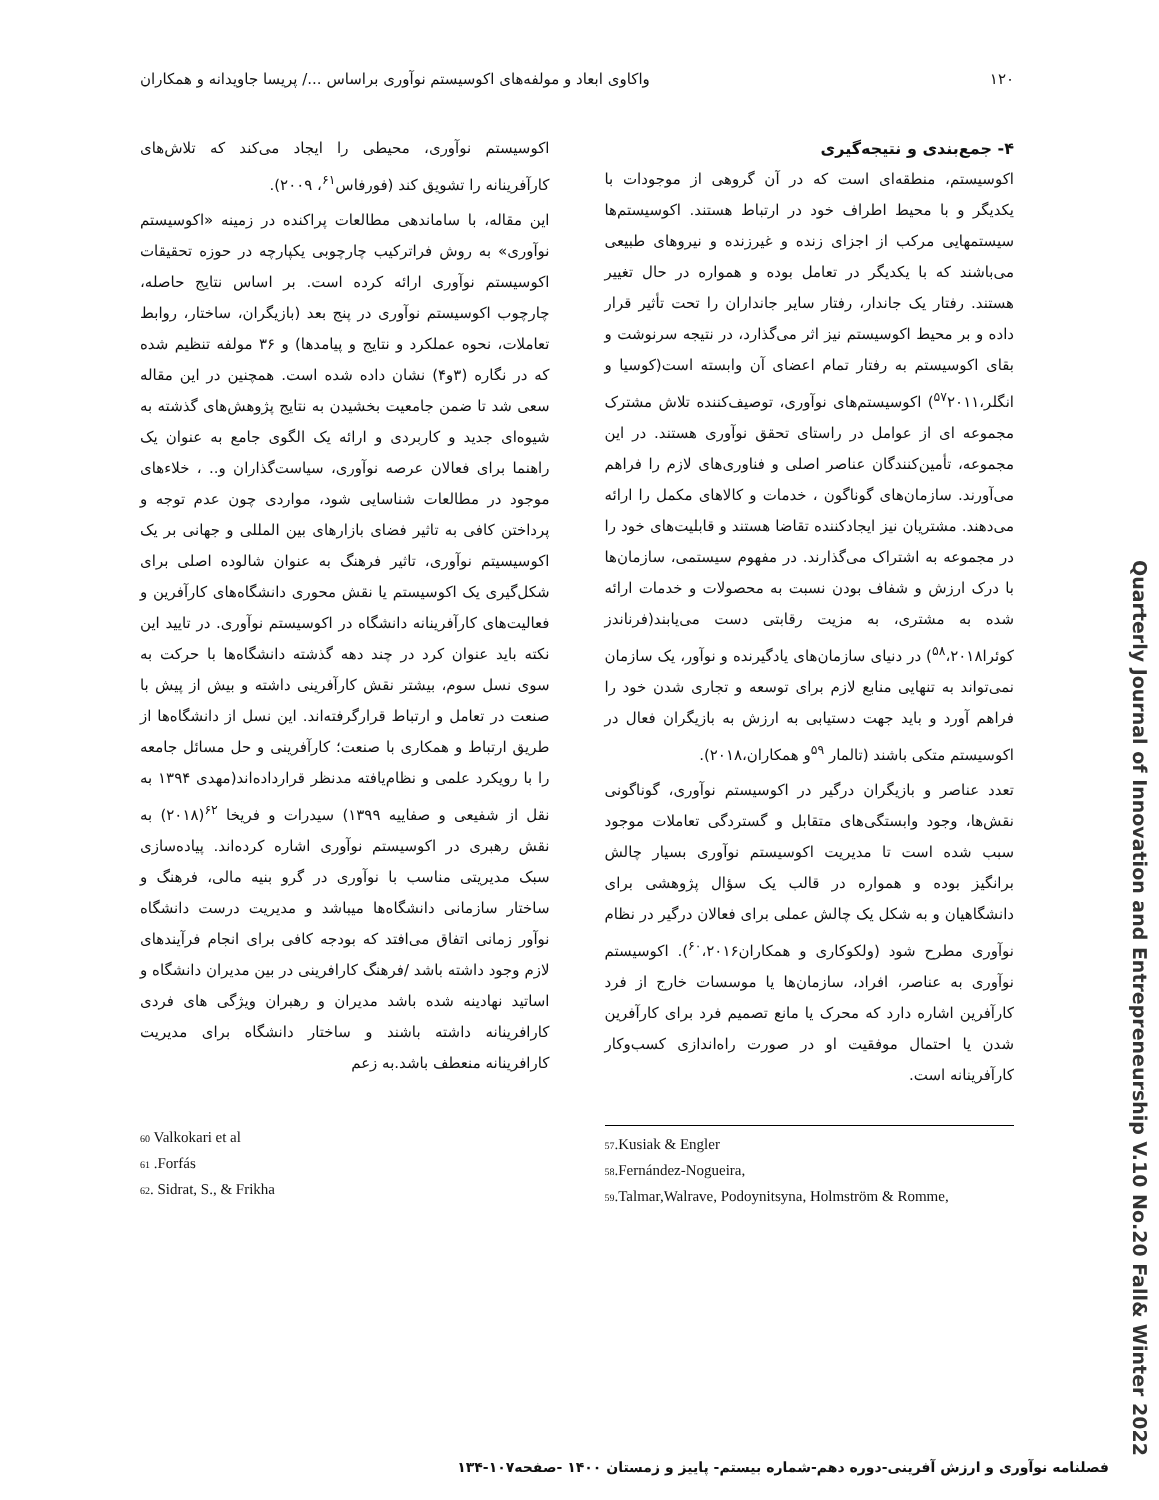۱۲۰ واکاوی ابعاد و مولفه‌های اکوسیستم نوآوری براساس .../ پریسا جاویدانه و همکاران
۴- جمع‌بندی و نتیجه‌گیری
اکوسیستم، منطقه‌ای است که در آن گروهی از موجودات با یکدیگر و با محیط اطراف خود در ارتباط هستند. اکوسیستم‌ها سیستمهایی مرکب از اجزای زنده و غیرزنده و نیروهای طبیعی می‌باشند که با یکدیگر در تعامل بوده و همواره در حال تغییر هستند. رفتار یک جاندار، رفتار سایر جانداران را تحت تأثیر قرار داده و بر محیط اکوسیستم نیز اثر می‌گذارد، در نتیجه سرنوشت و بقای اکوسیستم به رفتار تمام اعضای آن وابسته است(کوسیا و انگلر،<sup>۵۷</sup>۲۰۱۱) اکوسیستم‌های نوآوری، توصیف‌کننده تلاش مشترک مجموعه ای از عوامل در راستای تحقق نوآوری هستند. در این مجموعه، تأمین‌کنندگان عناصر اصلی و فناوری‌های لازم را فراهم می‌آورند. سازمان‌های گوناگون ، خدمات و کالاهای مکمل را ارائه می‌دهند. مشتریان نیز ایجادکننده تقاضا هستند و قابلیت‌های خود را در مجموعه به اشتراک می‌گذارند. در مفهوم سیستمی، سازمان‌ها با درک ارزش و شفاف بودن نسبت به محصولات و خدمات ارائه شده به مشتری، به مزیت رقابتی دست می‌یابند(فرناندز کوئرا<sup>۵۸</sup>،۲۰۱۸) در دنیای سازمان‌های یادگیرنده و نوآور، یک سازمان نمی‌تواند به تنهایی منابع لازم برای توسعه و تجاری شدن خود را فراهم آورد و باید جهت دستیابی به ارزش به بازیگران فعال در اکوسیستم متکی باشند (تالمار <sup>۵۹</sup>و همکاران،۲۰۱۸).
تعدد عناصر و بازیگران درگیر در اکوسیستم نوآوری، گوناگونی نقش‌ها، وجود وابستگی‌های متقابل و گستردگی تعاملات موجود سبب شده است تا مدیریت اکوسیستم نوآوری بسیار چالش برانگیز بوده و همواره در قالب یک سؤال پژوهشی برای دانشگاهیان و به شکل یک چالش عملی برای فعالان درگیر در نظام نوآوری مطرح شود (ولکوکاری و همکاران<sup>۶۰</sup>،۲۰۱۶). اکوسیستم نوآوری به عناصر، افراد، سازمان‌ها یا موسسات خارج از فرد کارآفرین اشاره دارد که محرک یا مانع تصمیم فرد برای کارآفرین شدن یا احتمال موفقیت او در صورت راه‌اندازی کسب‌وکار کارآفرینانه است.
اکوسیستم نوآوری، محیطی را ایجاد می‌کند که تلاش‌های کارآفرینانه را تشویق کند (فورفاس<sup>۶۱</sup>، ۲۰۰۹).
این مقاله، با ساماندهی مطالعات پراکنده در زمینه «اکوسیستم نوآوری» به روش فراترکیب چارچوبی یکپارچه در حوزه تحقیقات اکوسیستم نوآوری ارائه کرده است. بر اساس نتایج حاصله، چارچوب اکوسیستم نوآوری در پنج بعد (بازیگران، ساختار، روابط تعاملات، نحوه عملکرد و نتایج و پیامدها) و ۳۶ مولفه تنظیم شده که در نگاره (۳و۴) نشان داده شده است. همچنین در این مقاله سعی شد تا ضمن جامعیت بخشیدن به نتایج پژوهش‌های گذشته به شیوه‌ای جدید و کاربردی و ارائه یک الگوی جامع به عنوان یک راهنما برای فعالان عرصه نوآوری، سیاست‌گذاران و.. ، خلاءهای موجود در مطالعات شناسایی شود، مواردی چون عدم توجه و پرداختن کافی به تاثیر فضای بازارهای بین المللی و جهانی بر یک اکوسیسیتم نوآوری، تاثیر فرهنگ به عنوان شالوده اصلی برای شکل‌گیری یک اکوسیستم یا نقش محوری دانشگاه‌های کارآفرین و فعالیت‌های کارآفرینانه دانشگاه در اکوسیستم نوآوری. در تایید این نکته باید عنوان کرد در چند دهه گذشته دانشگاه‌ها با حرکت به سوی نسل سوم، بیشتر نقش کارآفرینی داشته و بیش از پیش با صنعت در تعامل و ارتباط قرارگرفته‌اند. این نسل از دانشگاه‌ها از طریق ارتباط و همکاری با صنعت؛ کارآفرینی و حل مسائل جامعه را با رویکرد علمی و نظام‌یافته مدنظر قرارداده‌اند(مهدی ۱۳۹۴ به نقل از شفیعی و صفاییه ۱۳۹۹) سیدرات و فریخا <sup>۶۲</sup>(۲۰۱۸) به نقش رهبری در اکوسیستم نوآوری اشاره کرده‌اند. پیاده‌سازی سبک مدیریتی مناسب با نوآوری در گرو بنیه مالی، فرهنگ و ساختار سازمانی دانشگاه‌ها میباشد و مدیریت درست دانشگاه نوآور زمانی اتفاق می‌افتد که بودجه کافی برای انجام فرآیندهای لازم وجود داشته باشد /فرهنگ کارافرینی در بین مدیران دانشگاه و اساتید نهادینه شده باشد مدیران و رهبران ویژگی های فردی کارافرینانه داشته باشند و ساختار دانشگاه برای مدیریت کارافرینانه منعطف باشد.به زعم
57.Kusiak & Engler
58.Fernández-Nogueira,
59.Talmar,Walrave, Podoynitsyna, Holmström & Romme,
60 Valkokari et al
61 .Forfás
62. Sidrat, S., & Frikha
Quarterly Journal of Innovation and Entrepreneurship V.10 No.20 Fall& Winter 2022
فصلنامه نوآوری و ارزش آفرینی-دوره دهم-شماره بیستم- پاییز و زمستان ۱۴۰۰ -صفحه۱۰۷-۱۳۴